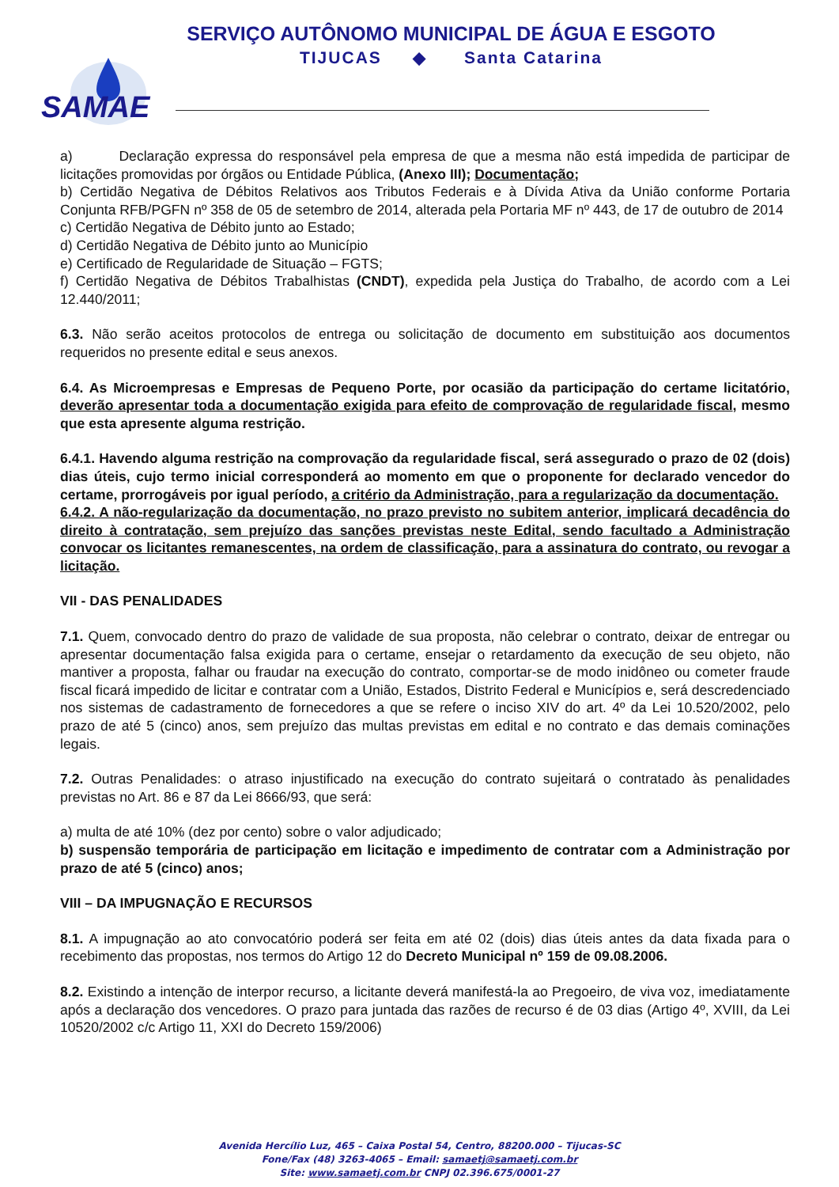SERVIÇO AUTÔNOMO MUNICIPAL DE ÁGUA E ESGOTO
TIJUCAS ◆ Santa Catarina
SAMAE
a) Declaração expressa do responsável pela empresa de que a mesma não está impedida de participar de licitações promovidas por órgãos ou Entidade Pública, (Anexo III); Documentação;
b) Certidão Negativa de Débitos Relativos aos Tributos Federais e à Dívida Ativa da União conforme Portaria Conjunta RFB/PGFN nº 358 de 05 de setembro de 2014, alterada pela Portaria MF nº 443, de 17 de outubro de 2014
c) Certidão Negativa de Débito junto ao Estado;
d) Certidão Negativa de Débito junto ao Município
e) Certificado de Regularidade de Situação – FGTS;
f) Certidão Negativa de Débitos Trabalhistas (CNDT), expedida pela Justiça do Trabalho, de acordo com a Lei 12.440/2011;
6.3. Não serão aceitos protocolos de entrega ou solicitação de documento em substituição aos documentos requeridos no presente edital e seus anexos.
6.4. As Microempresas e Empresas de Pequeno Porte, por ocasião da participação do certame licitatório, deverão apresentar toda a documentação exigida para efeito de comprovação de regularidade fiscal, mesmo que esta apresente alguma restrição.
6.4.1. Havendo alguma restrição na comprovação da regularidade fiscal, será assegurado o prazo de 02 (dois) dias úteis, cujo termo inicial corresponderá ao momento em que o proponente for declarado vencedor do certame, prorrogáveis por igual período, a critério da Administração, para a regularização da documentação.
6.4.2. A não-regularização da documentação, no prazo previsto no subitem anterior, implicará decadência do direito à contratação, sem prejuízo das sanções previstas neste Edital, sendo facultado a Administração convocar os licitantes remanescentes, na ordem de classificação, para a assinatura do contrato, ou revogar a licitação.
VII - DAS PENALIDADES
7.1. Quem, convocado dentro do prazo de validade de sua proposta, não celebrar o contrato, deixar de entregar ou apresentar documentação falsa exigida para o certame, ensejar o retardamento da execução de seu objeto, não mantiver a proposta, falhar ou fraudar na execução do contrato, comportar-se de modo inidôneo ou cometer fraude fiscal ficará impedido de licitar e contratar com a União, Estados, Distrito Federal e Municípios e, será descredenciado nos sistemas de cadastramento de fornecedores a que se refere o inciso XIV do art. 4º da Lei 10.520/2002, pelo prazo de até 5 (cinco) anos, sem prejuízo das multas previstas em edital e no contrato e das demais cominações legais.
7.2. Outras Penalidades: o atraso injustificado na execução do contrato sujeitará o contratado às penalidades previstas no Art. 86 e 87 da Lei 8666/93, que será:
a) multa de até 10% (dez por cento) sobre o valor adjudicado;
b) suspensão temporária de participação em licitação e impedimento de contratar com a Administração por prazo de até 5 (cinco) anos;
VIII – DA IMPUGNAÇÃO E RECURSOS
8.1. A impugnação ao ato convocatório poderá ser feita em até 02 (dois) dias úteis antes da data fixada para o recebimento das propostas, nos termos do Artigo 12 do Decreto Municipal nº 159 de 09.08.2006.
8.2. Existindo a intenção de interpor recurso, a licitante deverá manifestá-la ao Pregoeiro, de viva voz, imediatamente após a declaração dos vencedores. O prazo para juntada das razões de recurso é de 03 dias (Artigo 4º, XVIII, da Lei 10520/2002 c/c Artigo 11, XXI do Decreto 159/2006)
Avenida Hercílio Luz, 465 – Caixa Postal 54, Centro, 88200.000 – Tijucas-SC
Fone/Fax (48) 3263-4065 – Email: samaetj@samaetj.com.br
Site: www.samaetj.com.br CNPJ 02.396.675/0001-27